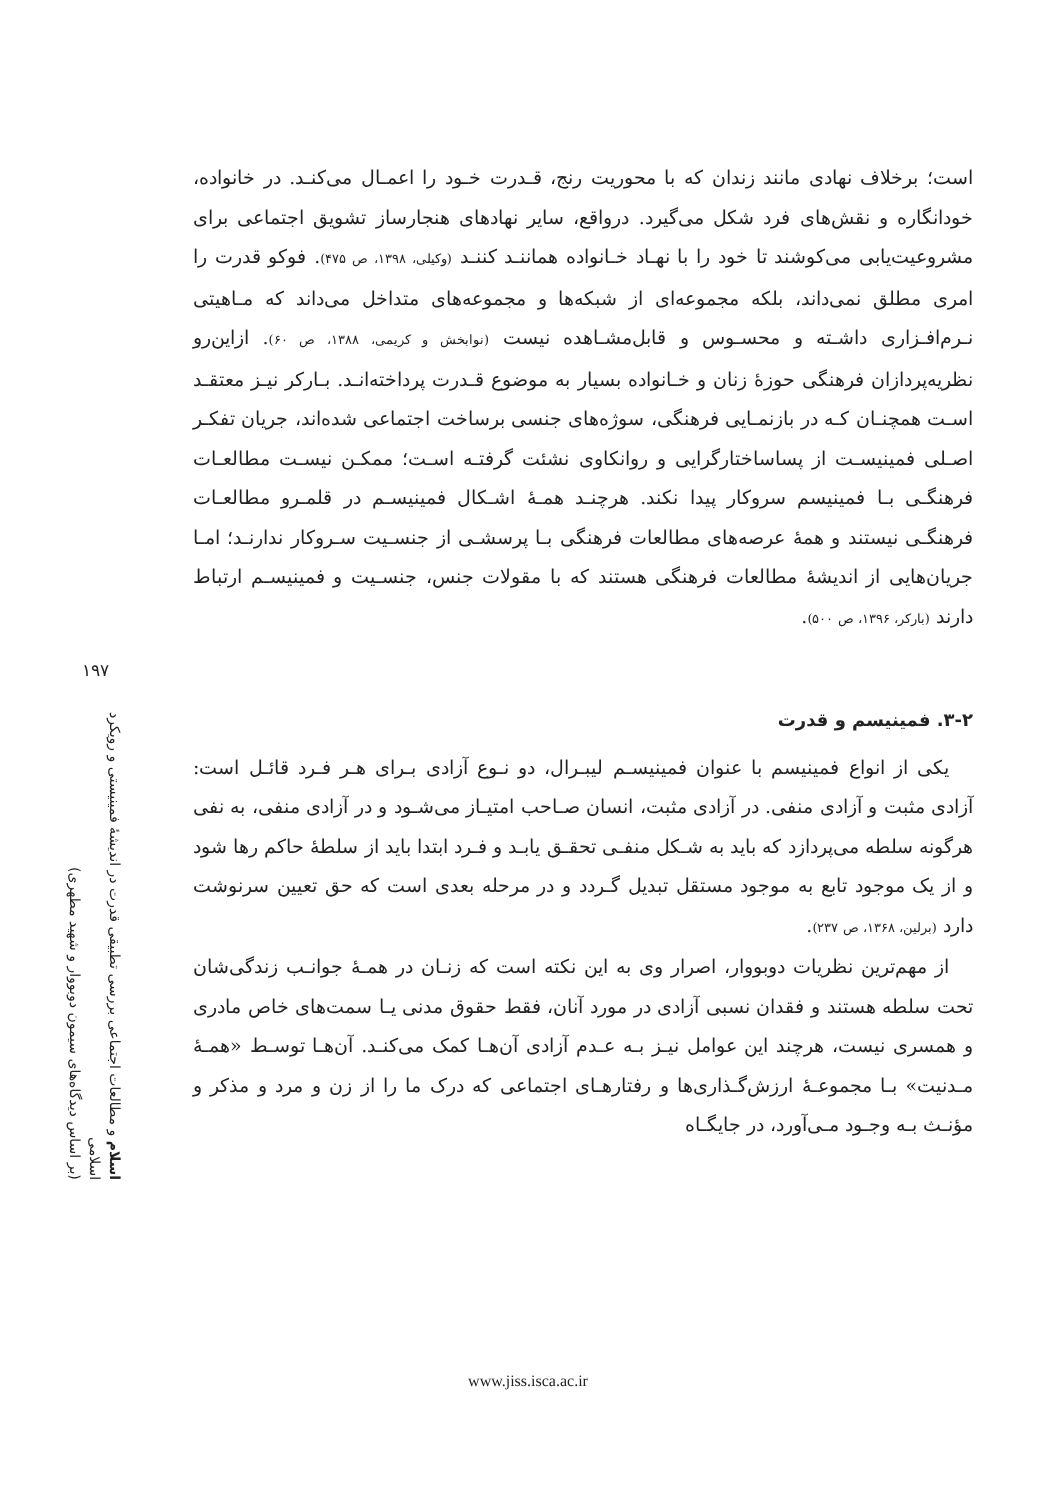است؛ برخلاف نهادی مانند زندان که با محوریت رنج، قـدرت خـود را اعمـال می‌کنـد. در خانواده، خودانگاره و نقش‌های فرد شکل می‌گیرد. درواقع، سایر نهادهای هنجارساز تشویق اجتماعی برای مشروعیت‌یابی می‌کوشند تا خود را با نهـاد خـانواده هماننـد کننـد (وکیلی، ۱۳۹۸، ص ۴۷۵). فوکو قدرت را امری مطلق نمی‌داند، بلکه مجموعه‌ای از شبکه‌ها و مجموعه‌های متداخل می‌داند که مـاهیتی نـرم‌افـزاری داشـته و محسـوس و قابل‌مشـاهده نیست (نوابخش و کریمی، ۱۳۸۸، ص ۶۰). ازاین‌رو نظریه‌پردازان فرهنگی حوزهٔ زنان و خـانواده بسیار به موضوع قـدرت پرداخته‌انـد. بـارکر نیـز معتقـد اسـت همچنـان کـه در بازنمـایی فرهنگی، سوژه‌های جنسی برساخت اجتماعی شده‌اند، جریان تفکـر اصـلی فمینیسـت از پساساختارگرایی و روانکاوی نشئت گرفتـه اسـت؛ ممکـن نیسـت مطالعـات فرهنگـی بـا فمینیسم سروکار پیدا نکند. هرچنـد همـهٔ اشـکال فمینیسـم در قلمـرو مطالعـات فرهنگـی نیستند و همهٔ عرصه‌های مطالعات فرهنگی بـا پرسشـی از جنسـیت سـروکار ندارنـد؛ امـا جریان‌هایی از اندیشهٔ مطالعات فرهنگی هستند که با مقولات جنس، جنسـیت و فمینیسـم ارتباط دارند (بارکر، ۱۳۹۶، ص ۵۰۰).
۳-۲. فمینیسم و قدرت
یکی از انواع فمینیسم با عنوان فمینیسـم لیبـرال، دو نـوع آزادی بـرای هـر فـرد قائـل است: آزادی مثبت و آزادی منفی. در آزادی مثبت، انسان صـاحب امتیـاز می‌شـود و در آزادی منفی، به نفی هرگونه سلطه می‌پردازد که باید به شـکل منفـی تحقـق یابـد و فـرد ابتدا باید از سلطهٔ حاکم رها شود و از یک موجود تابع به موجود مستقل تبدیل گـردد و در مرحله بعدی است که حق تعیین سرنوشت دارد (برلین، ۱۳۶۸، ص ۲۳۷).
از مهم‌ترین نظریات دوبووار، اصرار وی به این نکته است که زنـان در همـهٔ جوانـب زندگی‌شان تحت سلطه هستند و فقدان نسبی آزادی در مورد آنان، فقط حقوق مدنی یـا سمت‌های خاص مادری و همسری نیست، هرچند این عوامل نیـز بـه عـدم آزادی آن‌هـا کمک می‌کنـد. آن‌هـا توسـط «همـهٔ مـدنیت» بـا مجموعـهٔ ارزش‌گـذاری‌ها و رفتارهـای اجتماعی که درک ما را از زن و مرد و مذکر و مؤنـث بـه وجـود مـی‌آورد، در جایگـاه
۱۹۷
اسلام و مطالعات اجتماعی بررسی تطبیقی قدرت در اندیشهٔ فمینیستی و رویکرد اسلامی
(بر اساس دیدگاه‌های سیمون دوبووار و شهید مطهری)
www.jiss.isca.ac.ir